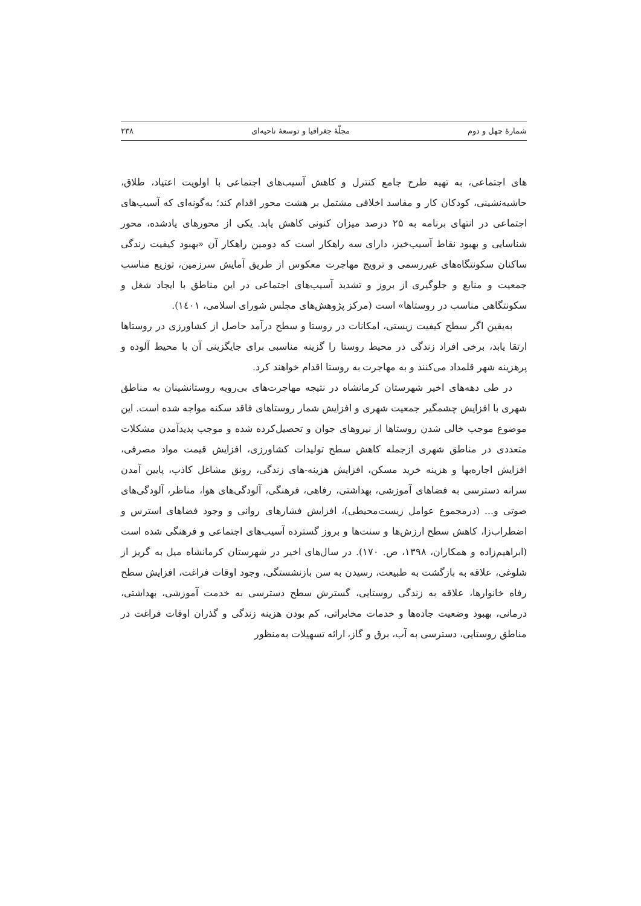شمارهٔ چهل و دوم مجلّهٔ جغرافیا و توسعهٔ ناحیه‌ای ۲۳۸
های اجتماعی، به تهیه طرح جامع کنترل و کاهش آسیب‌های اجتماعی با اولویت اعتیاد، طلاق، حاشیه‌نشینی، کودکان کار و مفاسد اخلاقی مشتمل بر هشت محور اقدام کند؛ به‌گونه‌ای که آسیب‌های اجتماعی در انتهای برنامه به ۲۵ درصد میزان کنونی کاهش یابد. یکی از محورهای یادشده، محور شناسایی و بهبود نقاط آسیب‌خیز، دارای سه راهکار است که دومین راهکار آن «بهبود کیفیت زندگی ساکنان سکونتگاه‌های غیررسمی و ترویج مهاجرت معکوس از طریق آمایش سرزمین، توزیع مناسب جمعیت و منابع و جلوگیری از بروز و تشدید آسیب‌های اجتماعی در این مناطق با ایجاد شغل و سکونتگاهی مناسب در روستاها» است (مرکز پژوهش‌های مجلس شورای اسلامی، ۱٤۰۱).
به‌یقین اگر سطح کیفیت زیستی، امکانات در روستا و سطح درآمد حاصل از کشاورزی در روستاها ارتقا یابد، برخی افراد زندگی در محیط روستا را گزینه مناسبی برای جایگزینی آن با محیط آلوده و پرهزینه شهر قلمداد می‌کنند و به مهاجرت به روستا اقدام خواهند کرد.
در طی دهه‌های اخیر شهرستان کرمانشاه در نتیجه مهاجرت‌های بی‌رویه روستانشینان به مناطق شهری با افزایش چشمگیر جمعیت شهری و افزایش شمار روستاهای فاقد سکنه مواجه شده است. این موضوع موجب خالی شدن روستاها از نیروهای جوان و تحصیل‌کرده شده و موجب پدیدآمدن مشکلات متعددی در مناطق شهری ازجمله کاهش سطح تولیدات کشاورزی، افزایش قیمت مواد مصرفی، افزایش اجاره‌بها و هزینه خرید مسکن، افزایش هزینه-های زندگی، رونق مشاغل کاذب، پایین آمدن سرانه دسترسی به فضاهای آموزشی، بهداشتی، رفاهی، فرهنگی، آلودگی‌های هوا، مناظر، آلودگی‌های صوتی و... (درمجموع عوامل زیست‌محیطی)، افزایش فشارهای روانی و وجود فضاهای استرس و اضطراب‌زا، کاهش سطح ارزش‌ها و سنت‌ها و بروز گسترده آسیب‌های اجتماعی و فرهنگی شده است (ابراهیم‌زاده و همکاران، ۱۳۹۸، ص. ۱۷۰). در سال‌های اخیر در شهرستان کرمانشاه میل به گریز از شلوغی، علاقه به بازگشت به طبیعت، رسیدن به سن بازنشستگی، وجود اوقات فراغت، افزایش سطح رفاه خانوارها، علاقه به زندگی روستایی، گسترش سطح دسترسی به خدمت آموزشی، بهداشتی، درمانی، بهبود وضعیت جاده‌ها و خدمات مخابراتی، کم بودن هزینه زندگی و گذران اوقات فراغت در مناطق روستایی، دسترسی به آب، برق و گاز، ارائه تسهیلات به‌منظور